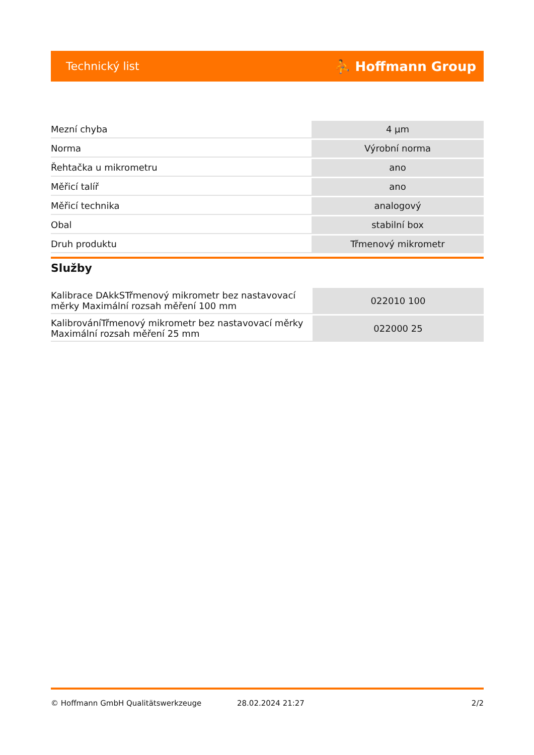Technický list ⛹ Hoffmann Group
| Mezní chyba | 4 µm |
| Norma | Výrobní norma |
| Řehtačka u mikrometru | ano |
| Měřicí talíř | ano |
| Měřicí technika | analogový |
| Obal | stabilní box |
| Druh produktu | Třmenový mikrometr |
Služby
| Kalibrace DAkkSTřmenový mikrometr bez nastavovací měrky Maximální rozsah měření 100 mm | 022010 100 |
| KalibrováníTřmenový mikrometr bez nastavovací měrky Maximální rozsah měření 25 mm | 022000 25 |
© Hoffmann GmbH Qualitätswerkzeuge 28.02.2024 21:27 2/2